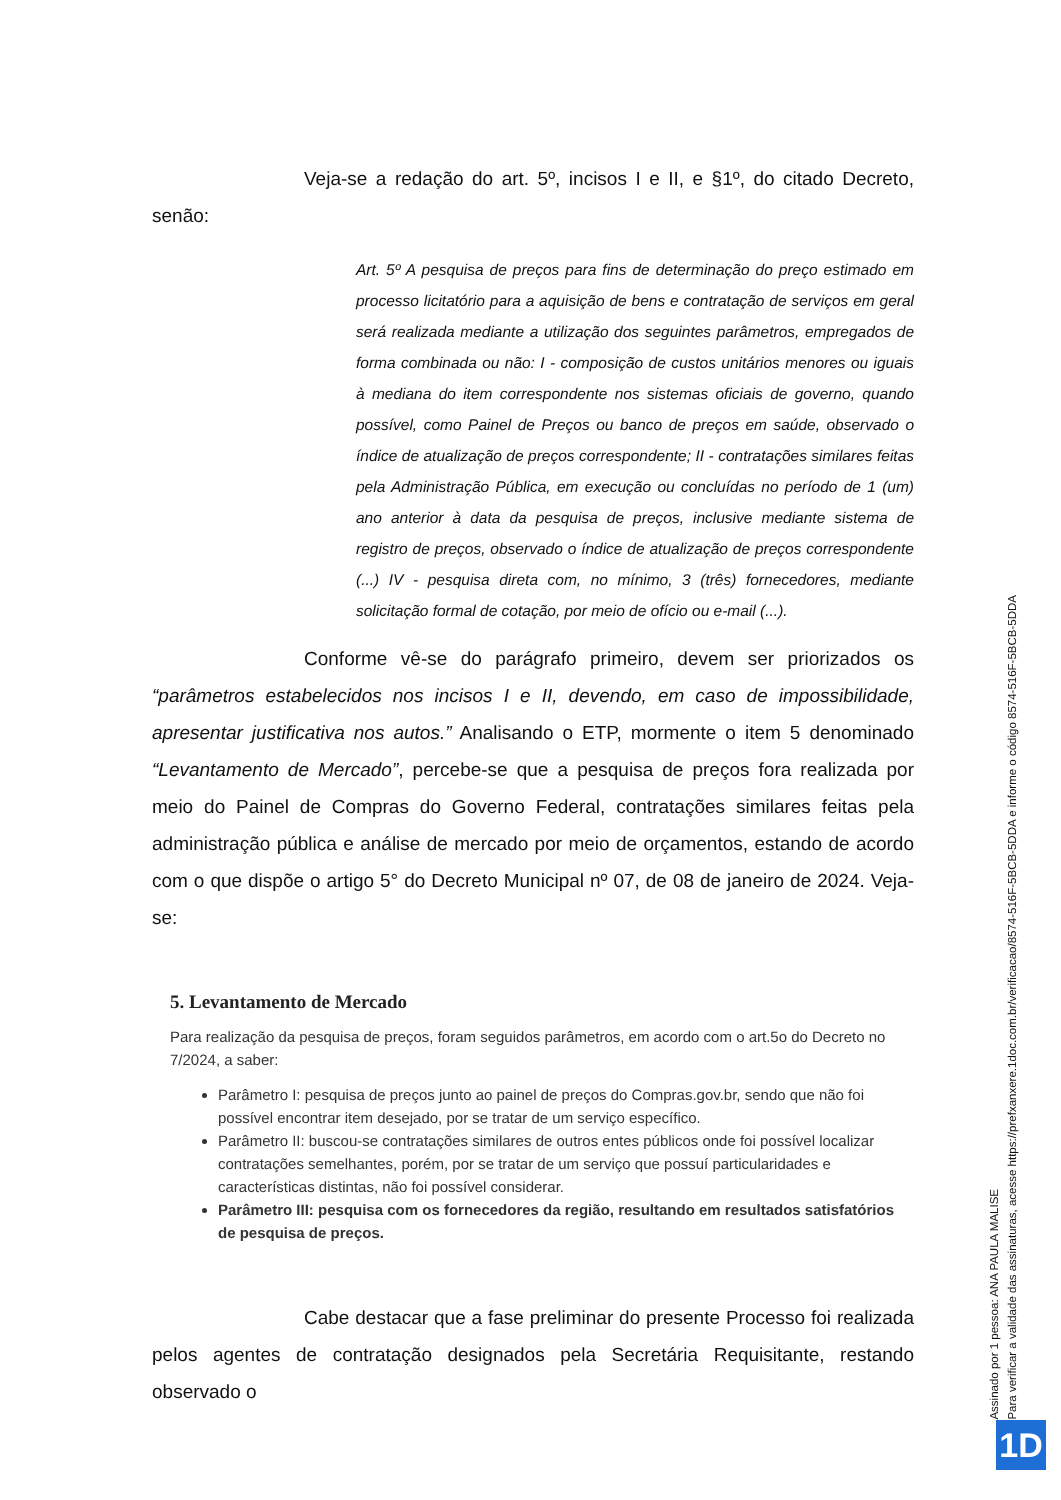Veja-se a redação do art. 5º, incisos I e II, e §1º, do citado Decreto, senão:
Art. 5º A pesquisa de preços para fins de determinação do preço estimado em processo licitatório para a aquisição de bens e contratação de serviços em geral será realizada mediante a utilização dos seguintes parâmetros, empregados de forma combinada ou não: I - composição de custos unitários menores ou iguais à mediana do item correspondente nos sistemas oficiais de governo, quando possível, como Painel de Preços ou banco de preços em saúde, observado o índice de atualização de preços correspondente; II - contratações similares feitas pela Administração Pública, em execução ou concluídas no período de 1 (um) ano anterior à data da pesquisa de preços, inclusive mediante sistema de registro de preços, observado o índice de atualização de preços correspondente (...) IV - pesquisa direta com, no mínimo, 3 (três) fornecedores, mediante solicitação formal de cotação, por meio de ofício ou e-mail (...).
Conforme vê-se do parágrafo primeiro, devem ser priorizados os “parâmetros estabelecidos nos incisos I e II, devendo, em caso de impossibilidade, apresentar justificativa nos autos.” Analisando o ETP, mormente o item 5 denominado “Levantamento de Mercado”, percebe-se que a pesquisa de preços fora realizada por meio do Painel de Compras do Governo Federal, contratações similares feitas pela administração pública e análise de mercado por meio de orçamentos, estando de acordo com o que dispõe o artigo 5° do Decreto Municipal nº 07, de 08 de janeiro de 2024. Veja-se:
5. Levantamento de Mercado
Para realização da pesquisa de preços, foram seguidos parâmetros, em acordo com o art.5o do Decreto no 7/2024, a saber:
Parâmetro I: pesquisa de preços junto ao painel de preços do Compras.gov.br, sendo que não foi possível encontrar item desejado, por se tratar de um serviço específico.
Parâmetro II: buscou-se contratações similares de outros entes públicos onde foi possível localizar contratações semelhantes, porém, por se tratar de um serviço que possuí particularidades e características distintas, não foi possível considerar.
Parâmetro III: pesquisa com os fornecedores da região, resultando em resultados satisfatórios de pesquisa de preços.
Cabe destacar que a fase preliminar do presente Processo foi realizada pelos agentes de contratação designados pela Secretária Requisitante, restando observado o
Assinado por 1 pessoa: ANA PAULA MALISE
Para verificar a validade das assinaturas, acesse https://prefxanxere.1doc.com.br/verificacao/8574-516F-5BCB-5DDA e informe o código 8574-516F-5BCB-5DDA
1D